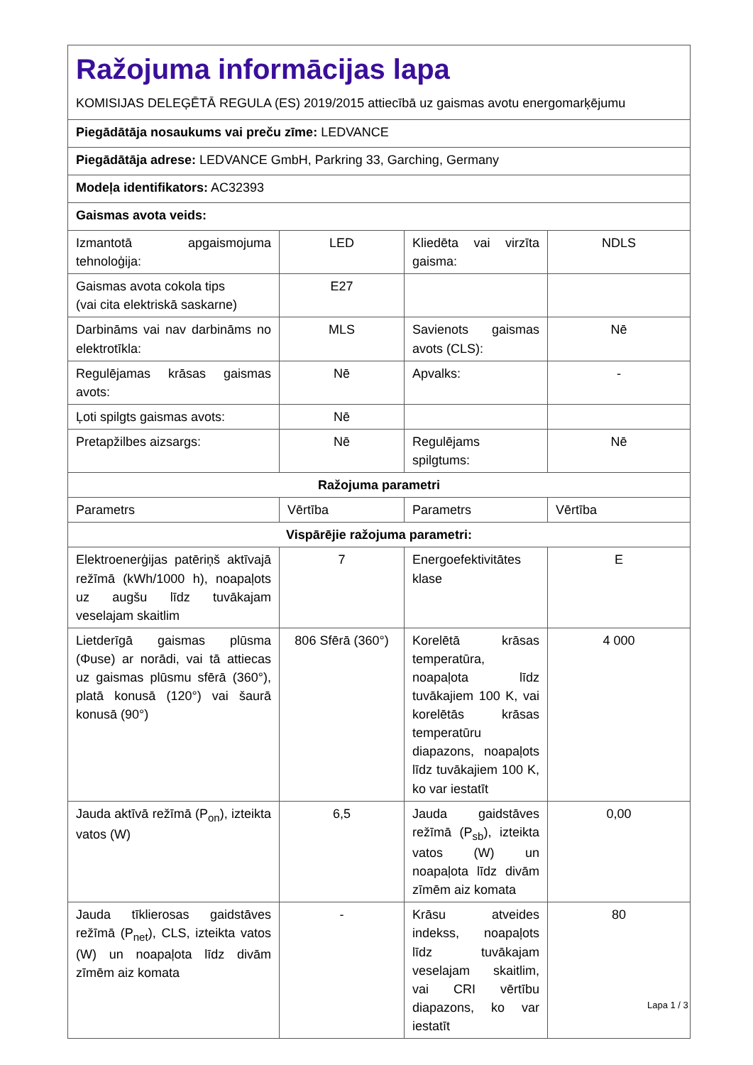| Ražojuma informācijas lapa KOMISIJAS DELEĢĒTĀ REGULA (ES) 2019/2015 attiecībā uz gaismas avotu energomarķējumu | | | |
| Piegādātāja nosaukums vai preču zīme: LEDVANCE | | | |
| Piegādātāja adrese: LEDVANCE GmbH, Parkring 33, Garching, Germany | | | |
| Modeļa identifikators: AC32393 | | | |
| Gaismas avota veids: | | | |
| Izmantotā apgaismojuma tehnoloģija: | LED | Kliedēta vai virzīta gaisma: | NDLS |
| Gaismas avota cokola tips (vai cita elektriskā saskarne) | E27 | | |
| Darbināms vai nav darbināms no elektrotīkla: | MLS | Savienots gaismas avots (CLS): | Nē |
| Regulējamas krāsas gaismas avots: | Nē | Apvalks: | - |
| Ļoti spilgts gaismas avots: | Nē | | |
| Pretapžilbes aizsargs: | Nē | Regulējams spilgtums: | Nē |
| Ražojuma parametri | | | |
| Parametrs | Vērtība | Parametrs | Vērtība |
| Vispārējie ražojuma parametri: | | | |
| Elektroenerģijas patēriņš aktīvajā režīmā (kWh/1000 h), noapaļots uz augšu līdz tuvākajam veselajam skaitlim | 7 | Energoefektivitātes klase | E |
| Lietderīgā gaismas plūsma (Φuse) ar norādi, vai tā attiecas uz gaismas plūsmu sfērā (360°), platā konusā (120°) vai šaurā konusā (90°) | 806 Sfērā (360°) | Korelētā krāsas temperatūra, noapaļota līdz tuvākajiem 100 K, vai korelētās krāsas temperatūru diapazons, noapaļots līdz tuvākajiem 100 K, ko var iestatīt | 4 000 |
| Jauda aktīvā režīmā (P<sub>on</sub>), izteikta vatos (W) | 6,5 | Jauda gaidstāves režīmā (P<sub>sb</sub>), izteikta vatos (W) un noapaļota līdz divām zīmēm aiz komata | 0,00 |
| Jauda tīklierosas gaidstāves režīmā (P<sub>net</sub>), CLS, izteikta vatos (W) un noapaļota līdz divām zīmēm aiz komata | - | Krāsu atveides indekss, noapaļots līdz tuvākajam veselajam skaitlim, vai CRI vērtību diapazons, ko var iestatīt | 80 |
Lapa 1 / 3